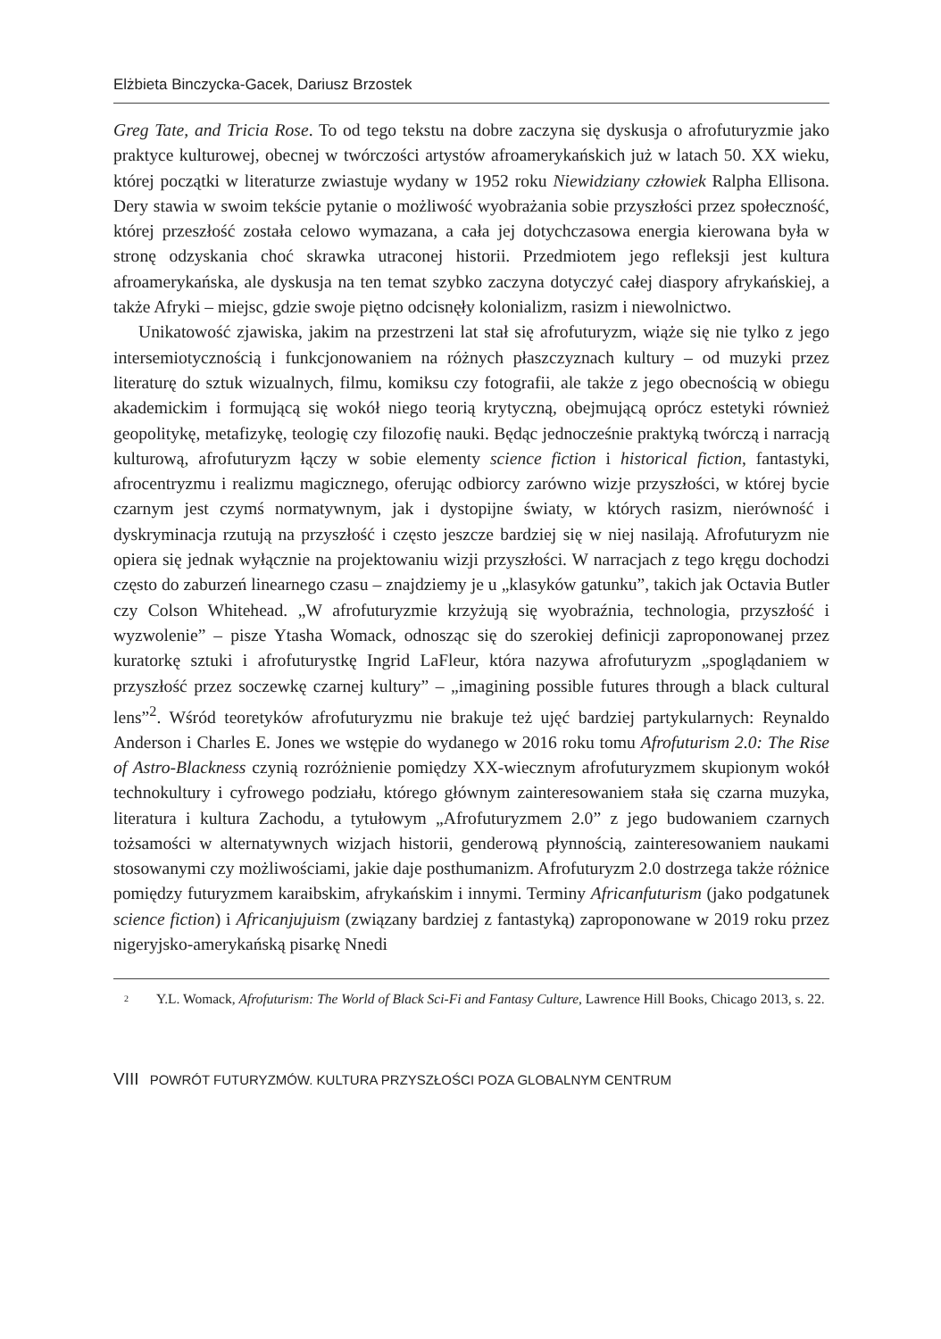Elżbieta Binczycka-Gacek, Dariusz Brzostek
Greg Tate, and Tricia Rose. To od tego tekstu na dobre zaczyna się dyskusja o afrofuturyzmie jako praktyce kulturowej, obecnej w twórczości artystów afroamerykańskich już w latach 50. XX wieku, której początki w literaturze zwiastuje wydany w 1952 roku Niewidziany człowiek Ralpha Ellisona. Dery stawia w swoim tekście pytanie o możliwość wyobrażania sobie przyszłości przez społeczność, której przeszłość została celowo wymazana, a cała jej dotychczasowa energia kierowana była w stronę odzyskania choć skrawka utraconej historii. Przedmiotem jego refleksji jest kultura afroamerykańska, ale dyskusja na ten temat szybko zaczyna dotyczyć całej diaspory afrykańskiej, a także Afryki – miejsc, gdzie swoje piętno odcisnęły kolonializm, rasizm i niewolnictwo.
Unikatowość zjawiska, jakim na przestrzeni lat stał się afrofuturyzm, wiąże się nie tylko z jego intersemiotycznością i funkcjonowaniem na różnych płaszczyznach kultury – od muzyki przez literaturę do sztuk wizualnych, filmu, komiksu czy fotografii, ale także z jego obecnością w obiegu akademickim i formującą się wokół niego teorią krytyczną, obejmującą oprócz estetyki również geopolitykę, metafizykę, teologię czy filozofię nauki. Będąc jednocześnie praktyką twórczą i narracją kulturową, afrofuturyzm łączy w sobie elementy science fiction i historical fiction, fantastyki, afrocentryzmu i realizmu magicznego, oferując odbiorcy zarówno wizje przyszłości, w której bycie czarnym jest czymś normatywnym, jak i dystopijne światy, w których rasizm, nierówność i dyskryminacja rzutują na przyszłość i często jeszcze bardziej się w niej nasilają. Afrofuturyzm nie opiera się jednak wyłącznie na projektowaniu wizji przyszłości. W narracjach z tego kręgu dochodzi często do zaburzeń linearnego czasu – znajdziemy je u „klasyków gatunku”, takich jak Octavia Butler czy Colson Whitehead. „W afrofuturyzmie krzyżują się wyobraźnia, technologia, przyszłość i wyzwolenie” – pisze Ytasha Womack, odnosząc się do szerokiej definicji zaproponowanej przez kuratorkę sztuki i afrofuturystkę Ingrid LaFleur, która nazywa afrofuturyzm „spoglądaniem w przyszłość przez soczewkę czarnej kultury” – „imagining possible futures through a black cultural lens”<sup>2</sup>. Wśród teoretyków afrofuturyzmu nie brakuje też ujęć bardziej partykularnych: Reynaldo Anderson i Charles E. Jones we wstępie do wydanego w 2016 roku tomu Afrofuturism 2.0: The Rise of Astro-Blackness czynią rozróżnienie pomiędzy XX-wiecznym afrofuturyzmem skupionym wokół technokultury i cyfrowego podziału, którego głównym zainteresowaniem stała się czarna muzyka, literatura i kultura Zachodu, a tytułowym „Afrofuturyzmem 2.0” z jego budowaniem czarnych tożsamości w alternatywnych wizjach historii, genderową płynnością, zainteresowaniem naukami stosowanymi czy możliwościami, jakie daje posthumanizm. Afrofuturyzm 2.0 dostrzega także różnice pomiędzy futuryzmem karaibskim, afrykańskim i innymi. Terminy Africanfuturism (jako podgatunek science fiction) i Africanjujuism (związany bardziej z fantastyką) zaproponowane w 2019 roku przez nigeryjsko-amerykańską pisarkę Nnedi
2 Y.L. Womack, Afrofuturism: The World of Black Sci-Fi and Fantasy Culture, Lawrence Hill Books, Chicago 2013, s. 22.
VIII POWRÓT FUTURYZMÓW. KULTURA PRZYSZŁOŚCI POZA GLOBALNYM CENTRUM